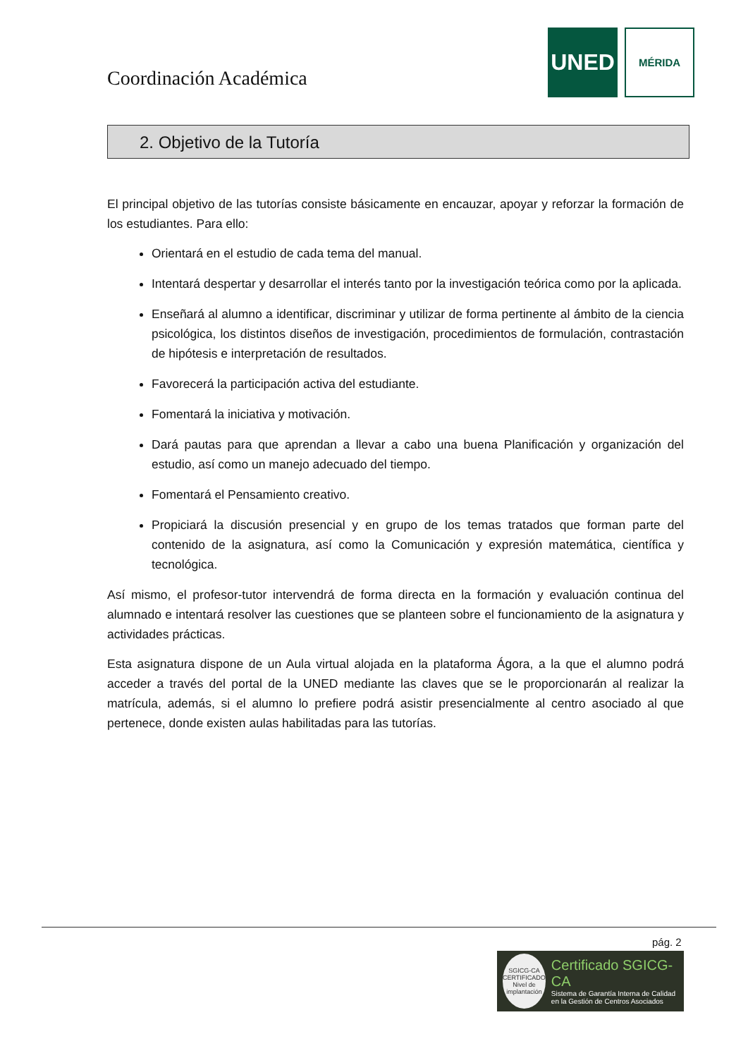Coordinación Académica
UNED
MÉRIDA
2. Objetivo de la Tutoría
El principal objetivo de las tutorías consiste básicamente en encauzar, apoyar y reforzar la formación de los estudiantes. Para ello:
Orientará en el estudio de cada tema del manual.
Intentará despertar y desarrollar el interés tanto por la investigación teórica como por la aplicada.
Enseñará al alumno a identificar, discriminar y utilizar de forma pertinente al ámbito de la ciencia psicológica, los distintos diseños de investigación, procedimientos de formulación, contrastación de hipótesis e interpretación de resultados.
Favorecerá la participación activa del estudiante.
Fomentará la iniciativa y motivación.
Dará pautas para que aprendan a llevar a cabo una buena Planificación y organización del estudio, así como un manejo adecuado del tiempo.
Fomentará el Pensamiento creativo.
Propiciará la discusión presencial y en grupo de los temas tratados que forman parte del contenido de la asignatura, así como la Comunicación y expresión matemática, científica y tecnológica.
Así mismo, el profesor-tutor intervendrá de forma directa en la formación y evaluación continua del alumnado e intentará resolver las cuestiones que se planteen sobre el funcionamiento de la asignatura y actividades prácticas.
Esta asignatura dispone de un Aula virtual alojada en la plataforma Ágora, a la que el alumno podrá acceder a través del portal de la UNED mediante las claves que se le proporcionarán al realizar la matrícula, además, si el alumno lo prefiere podrá asistir presencialmente al centro asociado al que pertenece, donde existen aulas habilitadas para las tutorías.
pág. 2
SGICG-CA
CERTIFICADO
Nivel de implantación
Certificado SGICG-CA
Sistema de Garantía Interna de Calidad en la Gestión de Centros Asociados